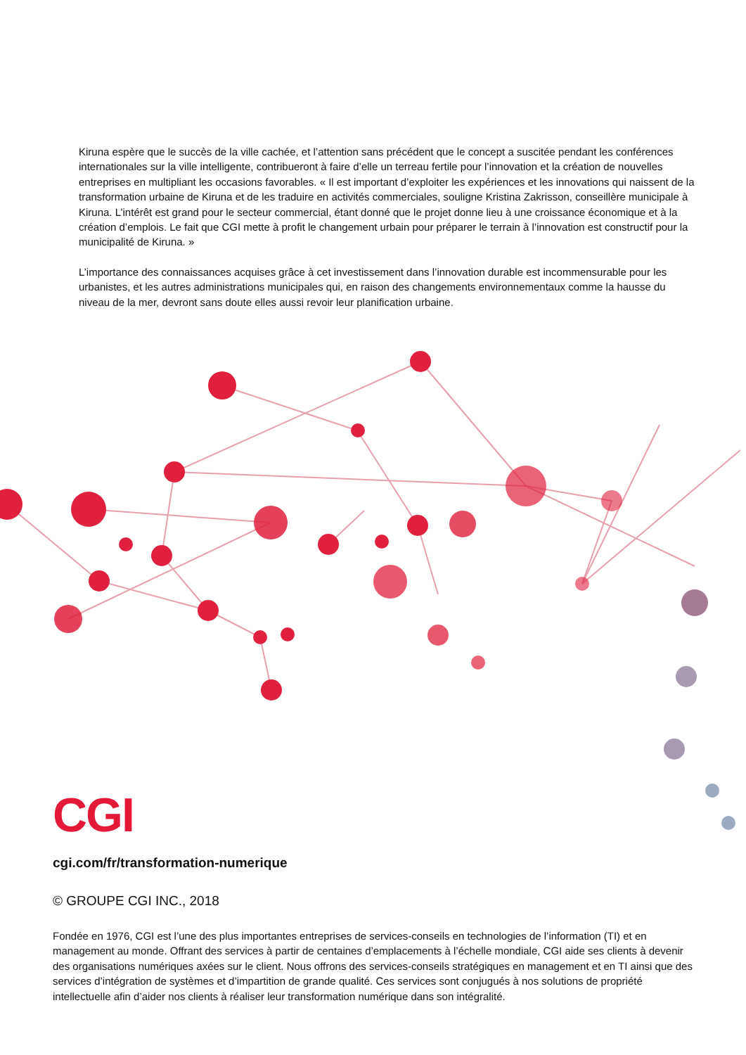Kiruna espère que le succès de la ville cachée, et l’attention sans précédent que le concept a suscitée pendant les conférences internationales sur la ville intelligente, contribueront à faire d’elle un terreau fertile pour l’innovation et la création de nouvelles entreprises en multipliant les occasions favorables. « Il est important d’exploiter les expériences et les innovations qui naissent de la transformation urbaine de Kiruna et de les traduire en activités commerciales, souligne Kristina Zakrisson, conseillère municipale à Kiruna. L’intérêt est grand pour le secteur commercial, étant donné que le projet donne lieu à une croissance économique et à la création d’emplois. Le fait que CGI mette à profit le changement urbain pour préparer le terrain à l’innovation est constructif pour la municipalité de Kiruna. »
L’importance des connaissances acquises grâce à cet investissement dans l’innovation durable est incommensurable pour les urbanistes, et les autres administrations municipales qui, en raison des changements environnementaux comme la hausse du niveau de la mer, devront sans doute elles aussi revoir leur planification urbaine.
CGI
cgi.com/fr/transformation-numerique
© GROUPE CGI INC., 2018
Fondée en 1976, CGI est l’une des plus importantes entreprises de services-conseils en technologies de l’information (TI) et en management au monde. Offrant des services à partir de centaines d’emplacements à l’échelle mondiale, CGI aide ses clients à devenir des organisations numériques axées sur le client. Nous offrons des services-conseils stratégiques en management et en TI ainsi que des services d’intégration de systèmes et d’impartition de grande qualité. Ces services sont conjugués à nos solutions de propriété intellectuelle afin d’aider nos clients à réaliser leur transformation numérique dans son intégralité.